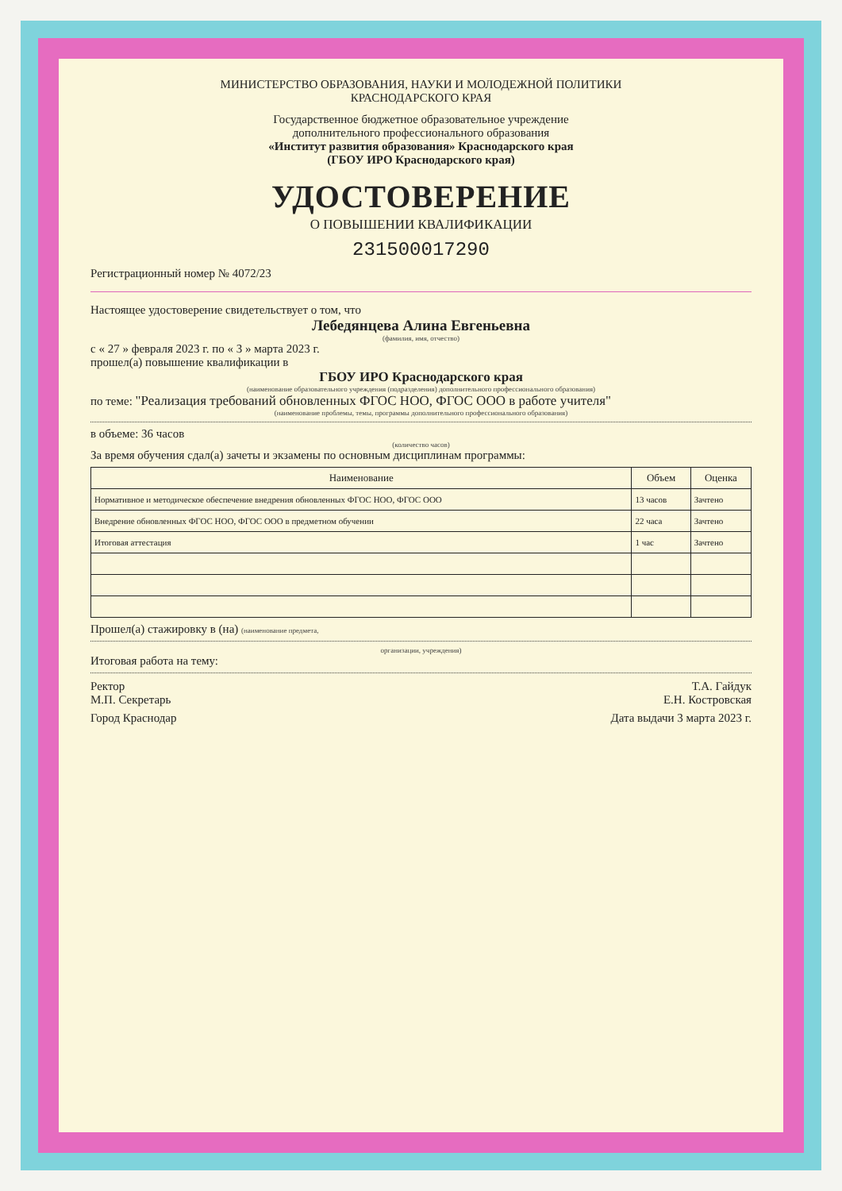МИНИСТЕРСТВО ОБРАЗОВАНИЯ, НАУКИ И МОЛОДЕЖНОЙ ПОЛИТИКИ
КРАСНОДАРСКОГО КРАЯ
Государственное бюджетное образовательное учреждение
дополнительного профессионального образования
«Институт развития образования» Краснодарского края
(ГБОУ ИРО Краснодарского края)
УДОСТОВЕРЕНИЕ
О ПОВЫШЕНИИ КВАЛИФИКАЦИИ
231500017290
Регистрационный номер № 4072/23
Настоящее удостоверение свидетельствует о том, что
Лебедянцева Алина Евгеньевна
(фамилия, имя, отчество)
с « 27 » февраля 2023 г. по « 3 » марта 2023 г.
прошел(а) повышение квалификации в
ГБОУ ИРО Краснодарского края
(наименование образовательного учреждения (подразделения) дополнительного профессионального образования)
по теме: "Реализация требований обновленных ФГОС НОО, ФГОС ООО в работе учителя"
(наименование проблемы, темы, программы дополнительного профессионального образования)
в объеме: 36 часов
(количество часов)
За время обучения сдал(а) зачеты и экзамены по основным дисциплинам программы:
| Наименование | Объем | Оценка |
| --- | --- | --- |
| Нормативное и методическое обеспечение внедрения обновленных ФГОС НОО, ФГОС ООО | 13 часов | Зачтено |
| Внедрение обновленных ФГОС НОО, ФГОС ООО в предметном обучении | 22 часа | Зачтено |
| Итоговая аттестация | 1 час | Зачтено |
Прошел(а) стажировку в (на) (наименование предмета,
организации, учреждения)
Итоговая работа на тему:
Ректор Т.А. Гайдук
М.П. Секретарь Е.Н. Костровская
Город Краснодар Дата выдачи 3 марта 2023 г.